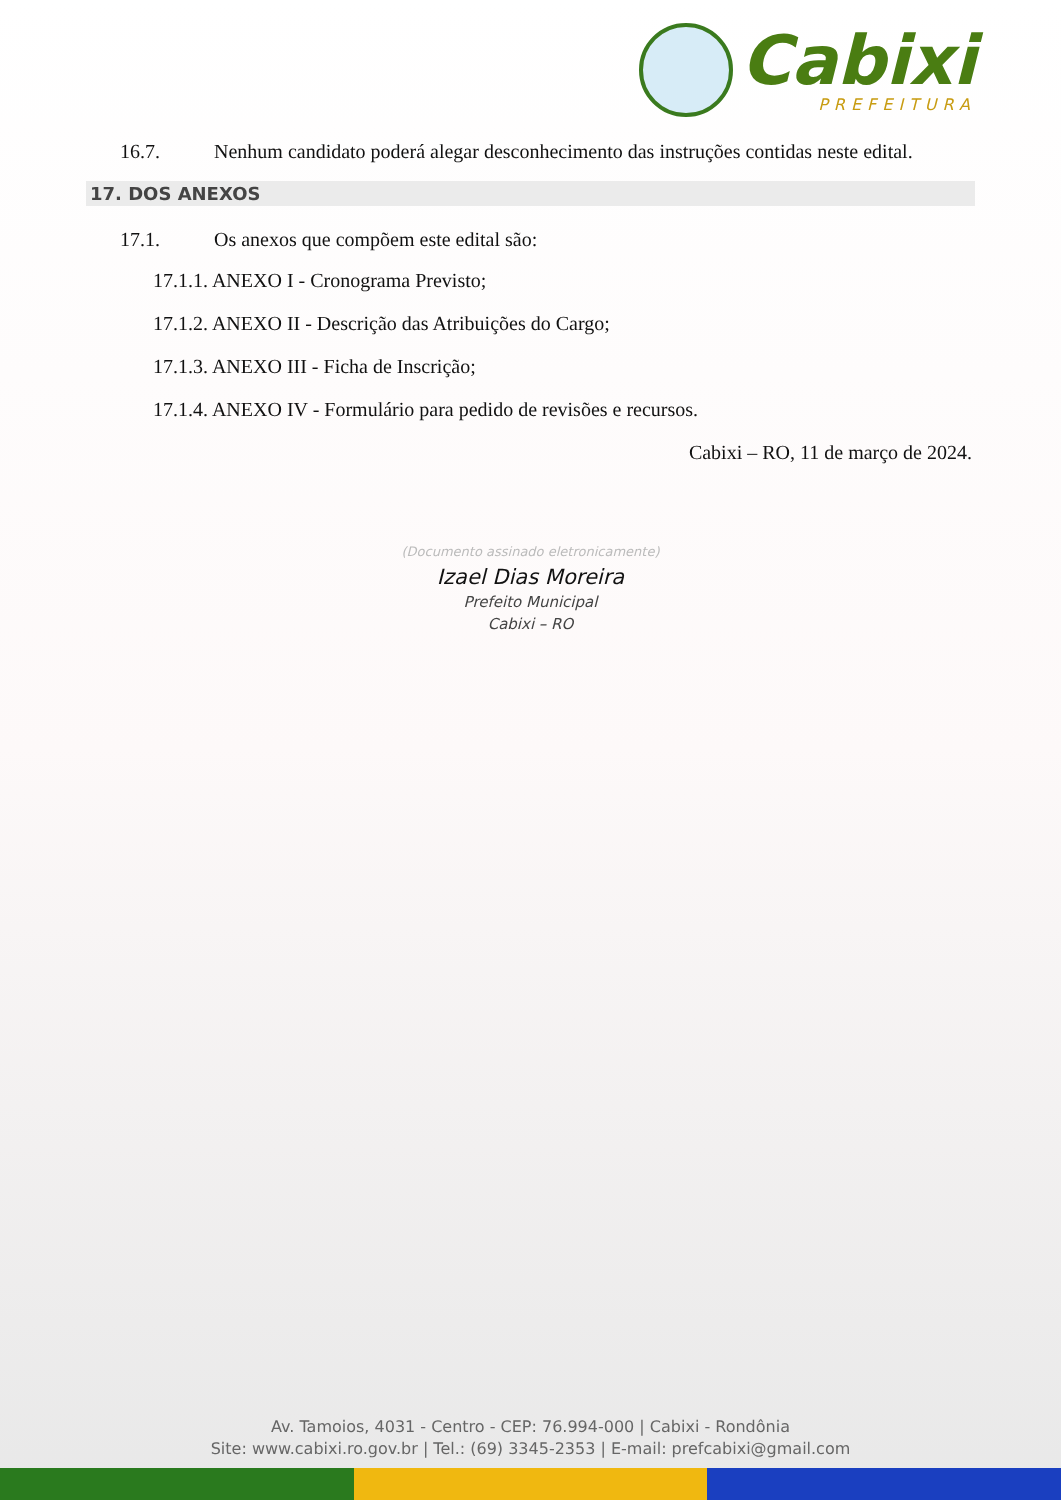Cabixi
PREFEITURA
16.7. Nenhum candidato poderá alegar desconhecimento das instruções contidas neste edital.
17. DOS ANEXOS
17.1. Os anexos que compõem este edital são:
17.1.1. ANEXO I - Cronograma Previsto;
17.1.2. ANEXO II - Descrição das Atribuições do Cargo;
17.1.3. ANEXO III - Ficha de Inscrição;
17.1.4. ANEXO IV - Formulário para pedido de revisões e recursos.
Cabixi – RO, 11 de março de 2024.
(Documento assinado eletronicamente)
Izael Dias Moreira
Prefeito Municipal
Cabixi – RO
Av. Tamoios, 4031 - Centro - CEP: 76.994-000 | Cabixi - Rondônia
Site: www.cabixi.ro.gov.br | Tel.: (69) 3345-2353 | E-mail: prefcabixi@gmail.com